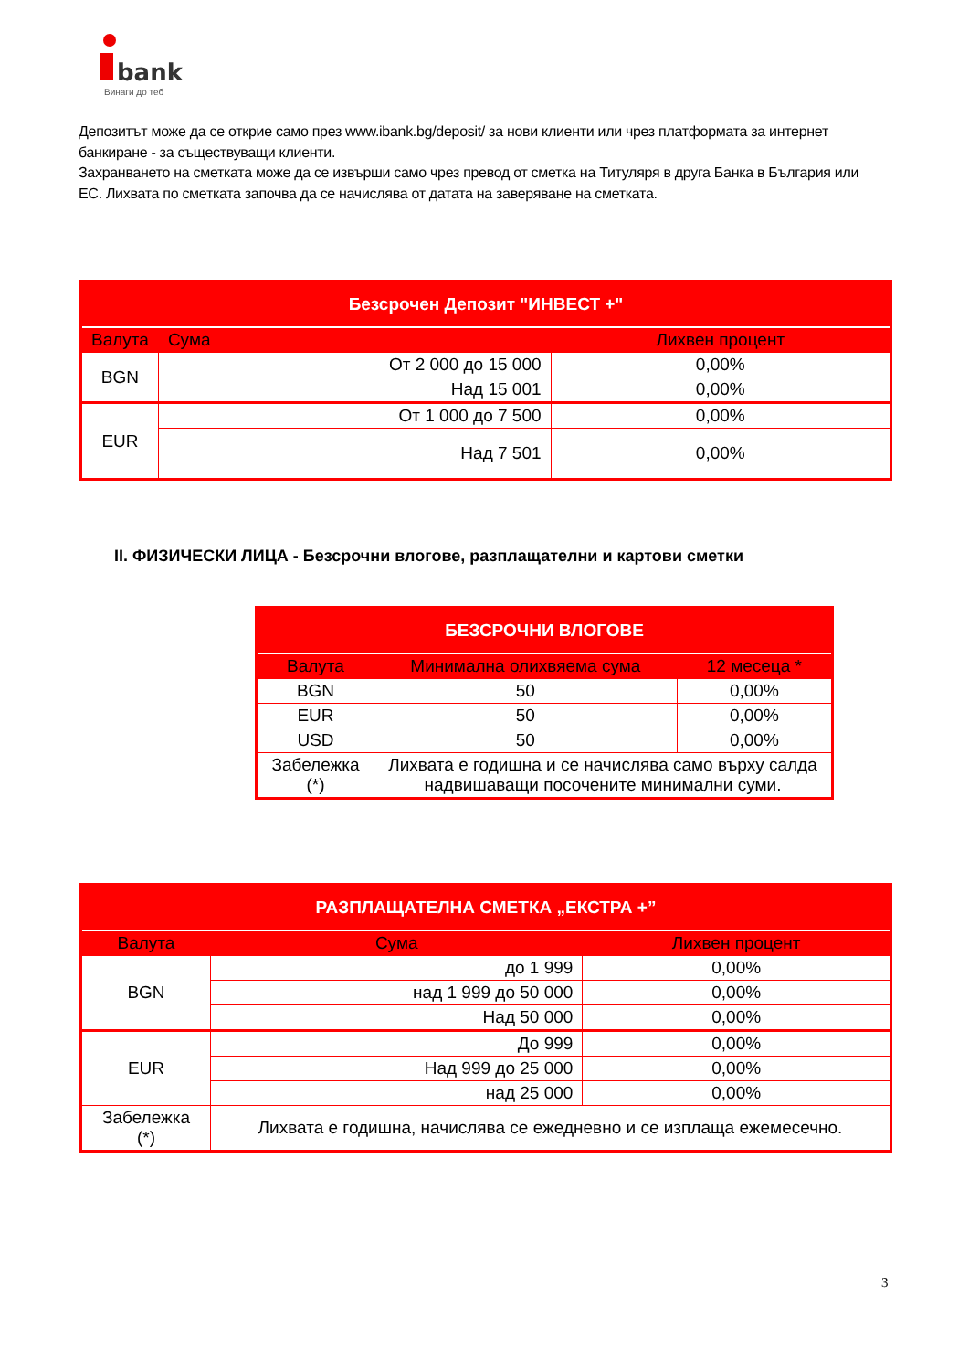bank
Винаги до теб
Депозитът може да се открие само през www.ibank.bg/deposit/ за нови клиенти или чрез платформата за интернет банкиране - за съществуващи клиенти.
Захранването на сметката може да се извърши само чрез превод от сметка на Титуляря в друга Банка в България или ЕС. Лихвата по сметката започва да се начислява от датата на заверяване на сметката.
| Безсрочен Депозит "ИНВЕСТ +" | | |
| --- | --- | --- |
| Валута | Сума | Лихвен процент |
| BGN | От 2 000 до 15 000 | 0,00% |
| | Над 15 001 | 0,00% |
| EUR | От 1 000 до 7 500 | 0,00% |
| | Над 7 501 | 0,00% |
II. ФИЗИЧЕСКИ ЛИЦА - Безсрочни влогове, разплащателни и картови сметки
| БЕЗСРОЧНИ ВЛОГОВЕ | | |
| --- | --- | --- |
| Валута | Минимална олихвяема сума | 12 месеца * |
| BGN | 50 | 0,00% |
| EUR | 50 | 0,00% |
| USD | 50 | 0,00% |
| Забележка (*) | Лихвата е годишна и се начислява само върху салда надвишаващи посочените минимални суми. | |
| РАЗПЛАЩАТЕЛНА СМЕТКА „ЕКСТРА +” | | |
| --- | --- | --- |
| Валута | Сума | Лихвен процент |
| BGN | до 1 999 | 0,00% |
| | над 1 999 до 50 000 | 0,00% |
| | Над 50 000 | 0,00% |
| EUR | До 999 | 0,00% |
| | Над 999 до 25 000 | 0,00% |
| | над 25 000 | 0,00% |
| Забележка (*) | Лихвата е годишна, начислява се ежедневно и се изплаща ежемесечно. | |
3